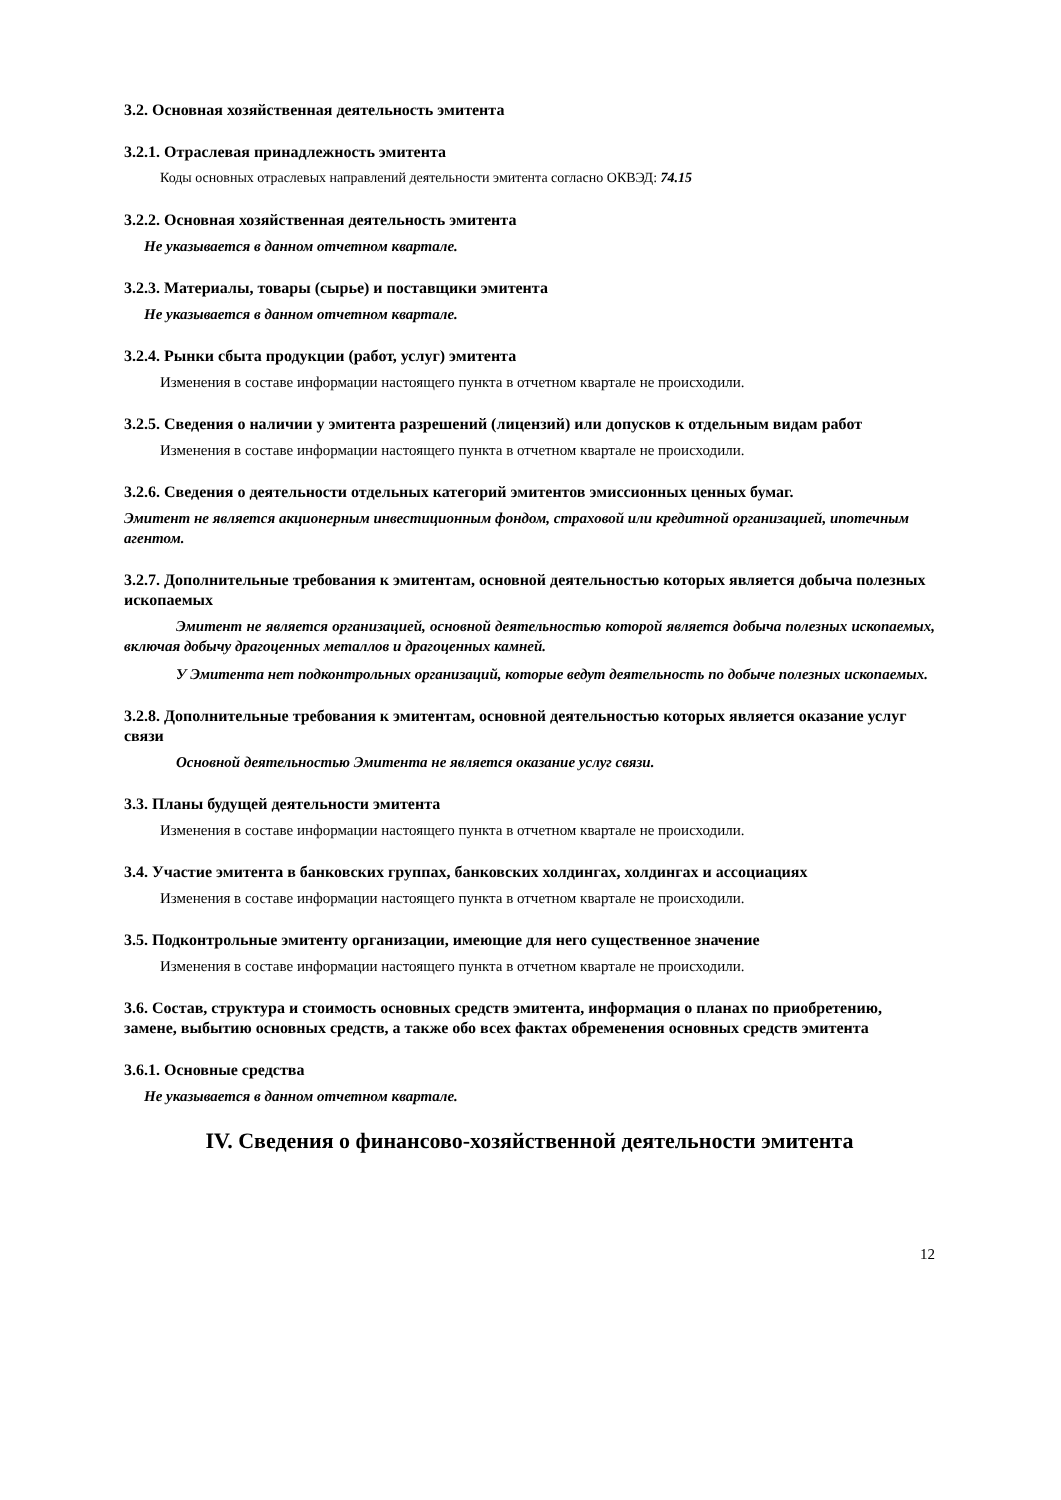3.2. Основная хозяйственная деятельность эмитента
3.2.1. Отраслевая принадлежность эмитента
Коды основных отраслевых направлений деятельности эмитента согласно ОКВЭД: 74.15
3.2.2. Основная хозяйственная деятельность эмитента
Не указывается в данном отчетном квартале.
3.2.3. Материалы, товары (сырье) и поставщики эмитента
Не указывается в данном отчетном квартале.
3.2.4. Рынки сбыта продукции (работ, услуг) эмитента
Изменения в составе информации настоящего пункта в отчетном квартале не происходили.
3.2.5. Сведения о наличии у эмитента разрешений (лицензий) или допусков к отдельным видам работ
Изменения в составе информации настоящего пункта в отчетном квартале не происходили.
3.2.6. Сведения о деятельности отдельных категорий эмитентов эмиссионных ценных бумаг.
Эмитент не является акционерным инвестиционным фондом, страховой или кредитной организацией, ипотечным агентом.
3.2.7. Дополнительные требования к эмитентам, основной деятельностью которых является добыча полезных ископаемых
Эмитент не является организацией, основной деятельностью которой является добыча полезных ископаемых, включая добычу драгоценных металлов и драгоценных камней.
У Эмитента нет подконтрольных организаций, которые ведут деятельность по добыче полезных ископаемых.
3.2.8. Дополнительные требования к эмитентам, основной деятельностью которых является оказание услуг связи
Основной деятельностью Эмитента не является оказание услуг связи.
3.3. Планы будущей деятельности эмитента
Изменения в составе информации настоящего пункта в отчетном квартале не происходили.
3.4. Участие эмитента в банковских группах, банковских холдингах, холдингах и ассоциациях
Изменения в составе информации настоящего пункта в отчетном квартале не происходили.
3.5. Подконтрольные эмитенту организации, имеющие для него существенное значение
Изменения в составе информации настоящего пункта в отчетном квартале не происходили.
3.6. Состав, структура и стоимость основных средств эмитента, информация о планах по приобретению, замене, выбытию основных средств, а также обо всех фактах обременения основных средств эмитента
3.6.1. Основные средства
Не указывается в данном отчетном квартале.
IV. Сведения о финансово-хозяйственной деятельности эмитента
12